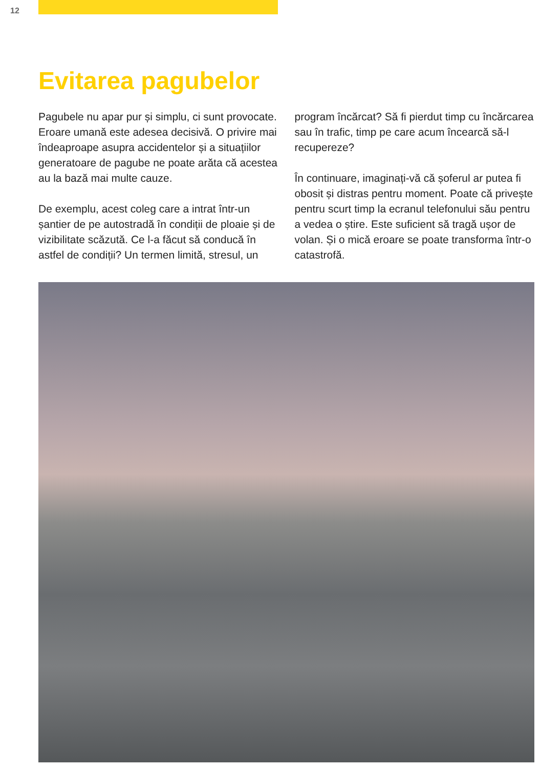12
Evitarea pagubelor
Pagubele nu apar pur și simplu, ci sunt provocate. Eroare umană este adesea decisivă. O privire mai îndeaproape asupra accidentelor și a situațiilor generatoare de pagube ne poate arăta că acestea au la bază mai multe cauze.
De exemplu, acest coleg care a intrat într-un șantier de pe autostradă în condiții de ploaie și de vizibilitate scăzută. Ce l-a făcut să conducă în astfel de condiții? Un termen limită, stresul, un
program încărcat? Să fi pierdut timp cu încărcarea sau în trafic, timp pe care acum încearcă să-l recupereze?
În continuare, imaginați-vă că șoferul ar putea fi obosit și distras pentru moment. Poate că privește pentru scurt timp la ecranul telefonului său pentru a vedea o știre. Este suficient să tragă ușor de volan. Și o mică eroare se poate transforma într-o catastrofă.